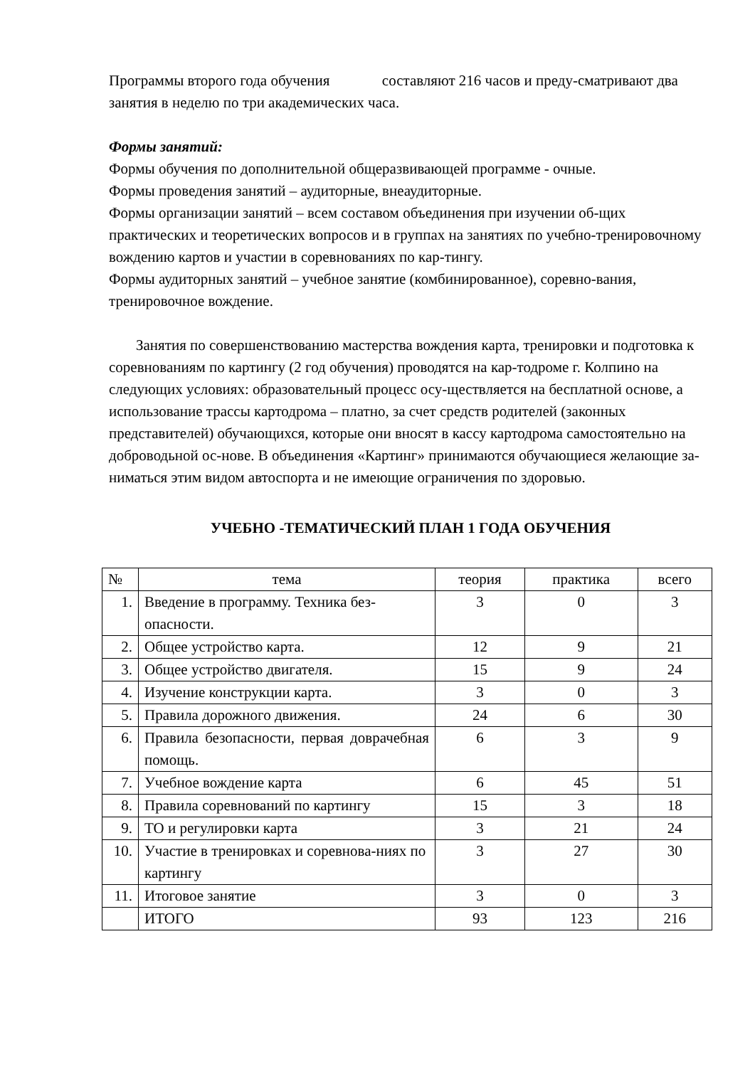Программы второго года обучения составляют 216 часов и преду-сматривают два занятия в неделю по три академических часа.
Формы занятий:
Формы обучения по дополнительной общеразвивающей программе - очные.
Формы проведения занятий – аудиторные, внеаудиторные.
Формы организации занятий – всем составом объединения при изучении об-щих практических и теоретических вопросов и в группах на занятиях по учебно-тренировочному вождению картов и участии в соревнованиях по кар-тингу.
Формы аудиторных занятий – учебное занятие (комбинированное), соревно-вания, тренировочное вождение.
Занятия по совершенствованию мастерства вождения карта, тренировки и подготовка к соревнованиям по картингу (2 год обучения) проводятся на кар-тодроме г. Колпино на следующих условиях: образовательный процесс осу-ществляется на бесплатной основе, а использование трассы картодрома – платно, за счет средств родителей (законных представителей) обучающихся, которые они вносят в кассу картодрома самостоятельно на доброводьной ос-нове. В объединения «Картинг» принимаются обучающиеся желающие за-ниматься этим видом автоспорта и не имеющие ограничения по здоровью.
УЧЕБНО -ТЕМАТИЧЕСКИЙ ПЛАН 1 ГОДА ОБУЧЕНИЯ
| № | тема | теория | практика | всего |
| --- | --- | --- | --- | --- |
| 1. | Введение в программу. Техника без-опасности. | 3 | 0 | 3 |
| 2. | Общее устройство карта. | 12 | 9 | 21 |
| 3. | Общее устройство двигателя. | 15 | 9 | 24 |
| 4. | Изучение конструкции карта. | 3 | 0 | 3 |
| 5. | Правила дорожного движения. | 24 | 6 | 30 |
| 6. | Правила безопасности, первая доврачебная помощь. | 6 | 3 | 9 |
| 7. | Учебное вождение карта | 6 | 45 | 51 |
| 8. | Правила соревнований по картингу | 15 | 3 | 18 |
| 9. | ТО и регулировки карта | 3 | 21 | 24 |
| 10. | Участие в тренировках и соревнова-ниях по картингу | 3 | 27 | 30 |
| 11. | Итоговое занятие | 3 | 0 | 3 |
| | ИТОГО | 93 | 123 | 216 |